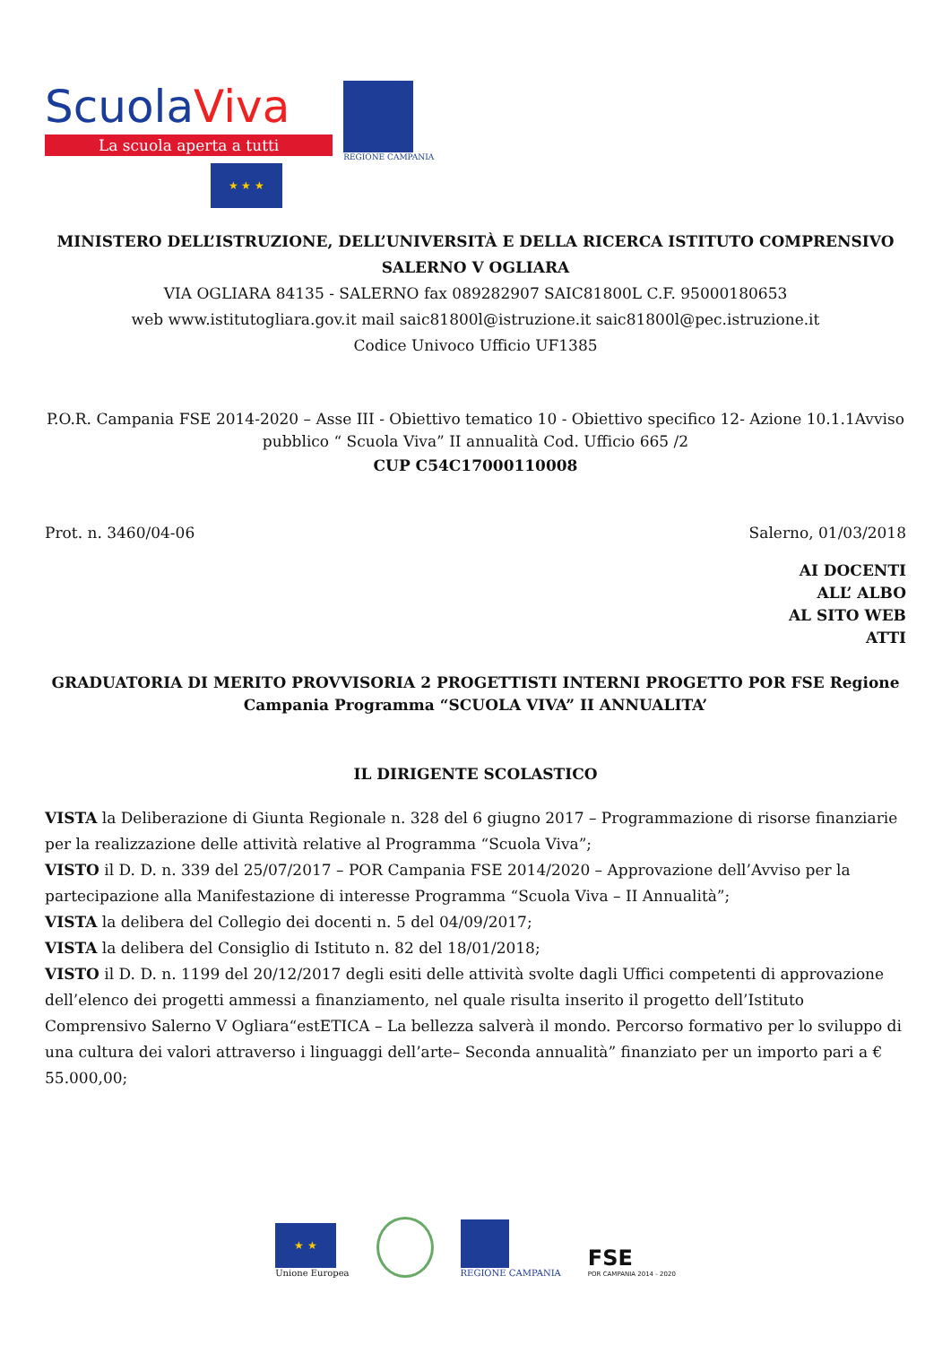ScuolaViva
La scuola aperta a tutti
★ ★ ★
REGIONE CAMPANIA
MINISTERO DELL’ISTRUZIONE, DELL’UNIVERSITÀ E DELLA RICERCA ISTITUTO COMPRENSIVO SALERNO V OGLIARA
VIA OGLIARA 84135 - SALERNO fax 089282907 SAIC81800L C.F. 95000180653
web www.istitutogliara.gov.it mail saic81800l@istruzione.it saic81800l@pec.istruzione.it
Codice Univoco Ufficio UF1385
P.O.R. Campania FSE 2014-2020 – Asse III - Obiettivo tematico 10 - Obiettivo specifico 12- Azione 10.1.1Avviso pubblico “ Scuola Viva” II annualità Cod. Ufficio 665 /2
CUP C54C17000110008
Prot. n. 3460/04-06 Salerno, 01/03/2018
AI DOCENTI
ALL’ ALBO
AL SITO WEB
ATTI
GRADUATORIA DI MERITO PROVVISORIA 2 PROGETTISTI INTERNI PROGETTO POR FSE Regione Campania Programma “SCUOLA VIVA” II ANNUALITA’
IL DIRIGENTE SCOLASTICO
VISTA la Deliberazione di Giunta Regionale n. 328 del 6 giugno 2017 – Programmazione di risorse finanziarie per la realizzazione delle attività relative al Programma “Scuola Viva”;
VISTO il D. D. n. 339 del 25/07/2017 – POR Campania FSE 2014/2020 – Approvazione dell’Avviso per la partecipazione alla Manifestazione di interesse Programma “Scuola Viva – II Annualità”;
VISTA la delibera del Collegio dei docenti n. 5 del 04/09/2017;
VISTA la delibera del Consiglio di Istituto n. 82 del 18/01/2018;
VISTO il D. D. n. 1199 del 20/12/2017 degli esiti delle attività svolte dagli Uffici competenti di approvazione dell’elenco dei progetti ammessi a finanziamento, nel quale risulta inserito il progetto dell’Istituto Comprensivo Salerno V Ogliara“estETICA – La bellezza salverà il mondo. Percorso formativo per lo sviluppo di una cultura dei valori attraverso i linguaggi dell’arte– Seconda annualità” finanziato per un importo pari a € 55.000,00;
★ ★
Unione Europea
REGIONE CAMPANIA
FSE
POR CAMPANIA 2014 - 2020